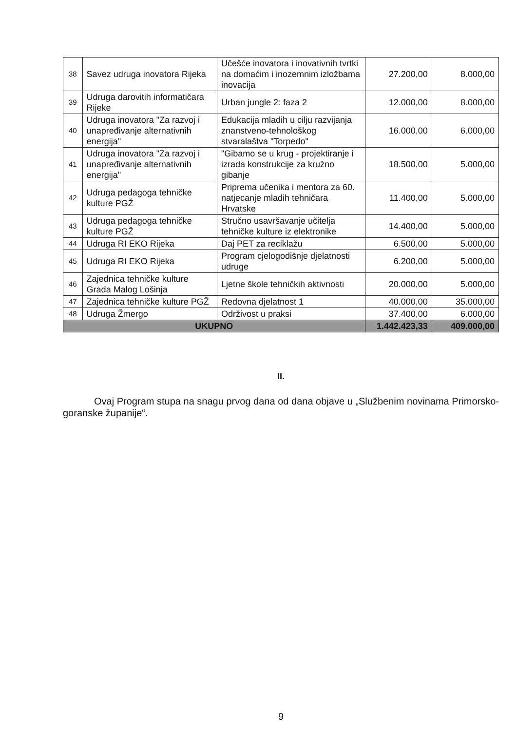| 38 | Savez udruga inovatora Rijeka | Učešće inovatora i inovativnih tvrtki na domaćim i inozemnim izložbama inovacija | 27.200,00 | 8.000,00 |
| 39 | Udruga darovitih informatičara Rijeke | Urban jungle 2: faza 2 | 12.000,00 | 8.000,00 |
| 40 | Udruga inovatora "Za razvoj i unapređivanje alternativnih energija" | Edukacija mladih u cilju razvijanja znanstveno-tehnološkog stvaralaštva "Torpedo" | 16.000,00 | 6.000,00 |
| 41 | Udruga inovatora "Za razvoj i unapređivanje alternativnih energija" | "Gibamo se u krug - projektiranje i izrada konstrukcije za kružno gibanje | 18.500,00 | 5.000,00 |
| 42 | Udruga pedagoga tehničke kulture PGŽ | Priprema učenika i mentora za 60. natjecanje mladih tehničara Hrvatske | 11.400,00 | 5.000,00 |
| 43 | Udruga pedagoga tehničke kulture PGŽ | Stručno usavršavanje učitelja tehničke kulture iz elektronike | 14.400,00 | 5.000,00 |
| 44 | Udruga RI EKO Rijeka | Daj PET za reciklažu | 6.500,00 | 5.000,00 |
| 45 | Udruga RI EKO Rijeka | Program cjelogodišnje djelatnosti udruge | 6.200,00 | 5.000,00 |
| 46 | Zajednica tehničke kulture Grada Malog Lošinja | Ljetne škole tehničkih aktivnosti | 20.000,00 | 5.000,00 |
| 47 | Zajednica tehničke kulture PGŽ | Redovna djelatnost 1 | 40.000,00 | 35.000,00 |
| 48 | Udruga Žmergo | Održivost u praksi | 37.400,00 | 6.000,00 |
| UKUPNO | | | 1.442.423,33 | 409.000,00 |
II.
Ovaj Program stupa na snagu prvog dana od dana objave u „Službenim novinama Primorsko-goranske županije“.
9